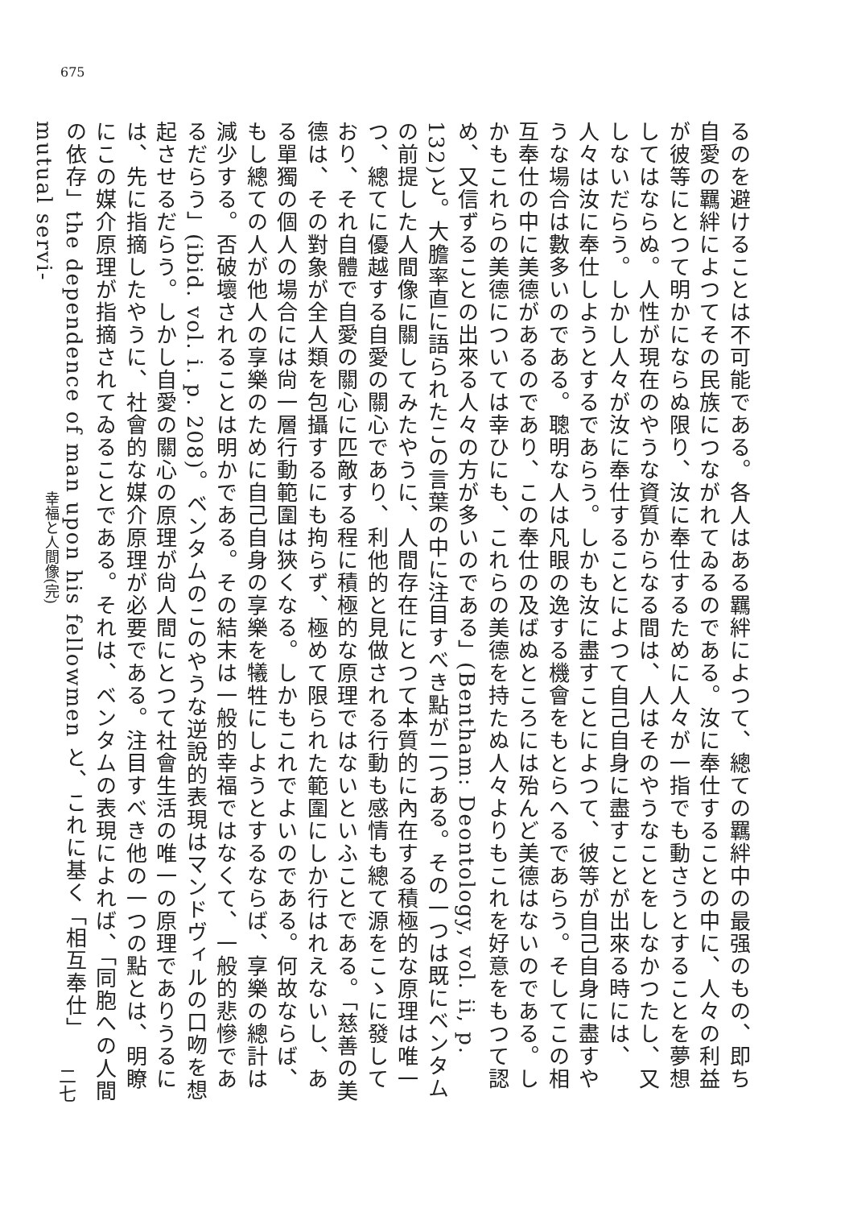675
るのを避けることは不可能である。各人はある羈絆によつて、總ての羈絆中の最强のもの、即ち自愛の羈絆によつてその民族につながれてゐるのである。汝に奉仕することの中に、人々の利益が彼等にとつて明かにならぬ限り、汝に奉仕するために人々が一指でも動さうとすることを夢想してはならぬ。人性が現在のやうな資質からなる間は、人はそのやうなことをしなかつたし、又しないだらう。しかし人々が汝に奉仕することによつて自己自身に盡すことが出來る時には、人々は汝に奉仕しようとするであらう。しかも汝に盡すことによつて、彼等が自己自身に盡すやうな場合は數多いのである。聰明な人は凡眼の逸する機會をもとらへるであらう。そしてこの相互奉仕の中に美德があるのであり、この奉仕の及ばぬところには殆んど美德はないのである。しかもこれらの美德については幸ひにも、これらの美德を持たぬ人々よりもこれを好意をもつて認め、又信ずることの出來る人々の方が多いのである」(Bentham: Deontology, vol. ii, p. 132)と。大膽率直に語られたこの言葉の中に注目すべき點が二つある。その一つは既にベンタムの前提した人間像に關してみたやうに、人間存在にとつて本質的に內在する積極的な原理は唯一つ、總てに優越する自愛の關心であり、利他的と見做される行動も感情も總て源をこゝに發しており、それ自體で自愛の關心に匹敵する程に積極的な原理ではないといふことである。「慈善の美德は、その對象が全人類を包攝するにも拘らず、極めて限られた範圍にしか行はれえないし、ある單獨の個人の場合には尙一層行動範圍は狹くなる。しかもこれでよいのである。何故ならば、もし總ての人が他人の享樂のために自己自身の享樂を犧牲にしようとするならば、享樂の總計は減少する。否破壞されることは明かである。その結末は一般的幸福ではなくて、一般的悲慘であるだらう」(ibid. vol. i. p. 208)。ベンタムのこのやうな逆說的表現はマンドヴィルの口吻を想起させるだらう。しかし自愛の關心の原理が尙人間にとつて社會生活の唯一の原理でありうるには、先に指摘したやうに、社會的な媒介原理が必要である。注目すべき他の一つの點とは、明瞭にこの媒介原理が指摘されてゐることである。それは、ベンタムの表現によれば、「同胞への人間の依存」the dependence of man upon his fellowmen と、これに基く「相互奉仕」mutual servi-
幸福と人間像(完)
二七